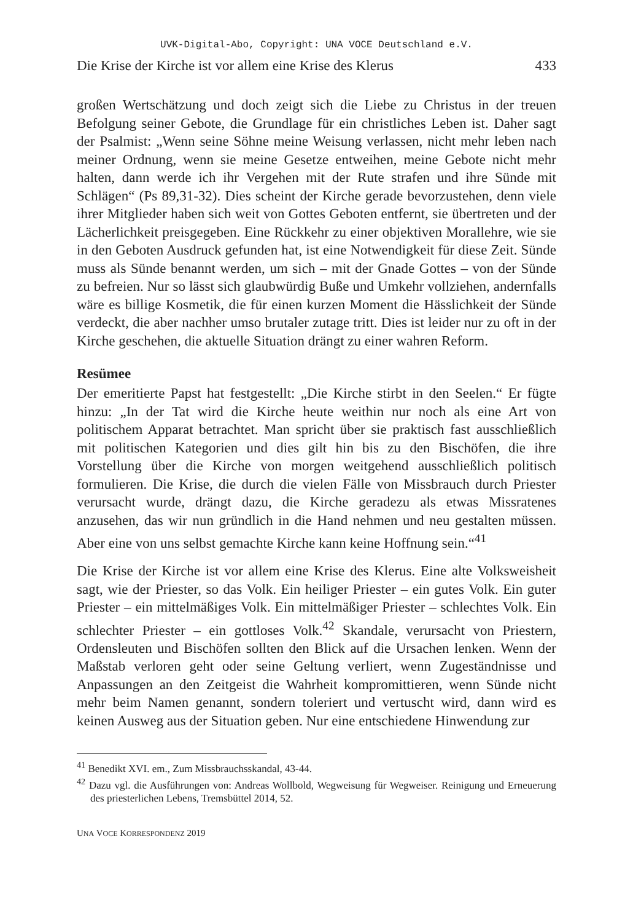UVK-Digital-Abo, Copyright: UNA VOCE Deutschland e.V.
Die Krise der Kirche ist vor allem eine Krise des Klerus 433
großen Wertschätzung und doch zeigt sich die Liebe zu Christus in der treuen Befolgung seiner Gebote, die Grundlage für ein christliches Leben ist. Daher sagt der Psalmist: „Wenn seine Söhne meine Weisung verlassen, nicht mehr leben nach meiner Ordnung, wenn sie meine Gesetze entweihen, meine Gebote nicht mehr halten, dann werde ich ihr Vergehen mit der Rute strafen und ihre Sünde mit Schlägen“ (Ps 89,31-32). Dies scheint der Kirche gerade bevorzustehen, denn viele ihrer Mitglieder haben sich weit von Gottes Geboten entfernt, sie übertreten und der Lächerlichkeit preisgegeben. Eine Rückkehr zu einer objektiven Morallehre, wie sie in den Geboten Ausdruck gefunden hat, ist eine Notwendigkeit für diese Zeit. Sünde muss als Sünde benannt werden, um sich – mit der Gnade Gottes – von der Sünde zu befreien. Nur so lässt sich glaubwürdig Buße und Umkehr vollziehen, andernfalls wäre es billige Kosmetik, die für einen kurzen Moment die Hässlichkeit der Sünde verdeckt, die aber nachher umso brutaler zutage tritt. Dies ist leider nur zu oft in der Kirche geschehen, die aktuelle Situation drängt zu einer wahren Reform.
Resümee
Der emeritierte Papst hat festgestellt: „Die Kirche stirbt in den Seelen.“ Er fügte hinzu: „In der Tat wird die Kirche heute weithin nur noch als eine Art von politischem Apparat betrachtet. Man spricht über sie praktisch fast ausschließlich mit politischen Kategorien und dies gilt hin bis zu den Bischöfen, die ihre Vorstellung über die Kirche von morgen weitgehend ausschließlich politisch formulieren. Die Krise, die durch die vielen Fälle von Missbrauch durch Priester verursacht wurde, drängt dazu, die Kirche geradezu als etwas Missratenes anzusehen, das wir nun gründlich in die Hand nehmen und neu gestalten müssen. Aber eine von uns selbst gemachte Kirche kann keine Hoffnung sein.“<sup>41</sup>
Die Krise der Kirche ist vor allem eine Krise des Klerus. Eine alte Volksweisheit sagt, wie der Priester, so das Volk. Ein heiliger Priester – ein gutes Volk. Ein guter Priester – ein mittelmäßiges Volk. Ein mittelmäßiger Priester – schlechtes Volk. Ein schlechter Priester – ein gottloses Volk.<sup>42</sup> Skandale, verursacht von Priestern, Ordensleuten und Bischöfen sollten den Blick auf die Ursachen lenken. Wenn der Maßstab verloren geht oder seine Geltung verliert, wenn Zugeständnisse und Anpassungen an den Zeitgeist die Wahrheit kompromittieren, wenn Sünde nicht mehr beim Namen genannt, sondern toleriert und vertuscht wird, dann wird es keinen Ausweg aus der Situation geben. Nur eine entschiedene Hinwendung zur
<sup>41</sup> Benedikt XVI. em., Zum Missbrauchsskandal, 43-44.
<sup>42</sup> Dazu vgl. die Ausführungen von: Andreas Wollbold, Wegweisung für Wegweiser. Reinigung und Erneuerung des priesterlichen Lebens, Tremsbüttel 2014, 52.
UNA VOCE KORRESPONDENZ 2019